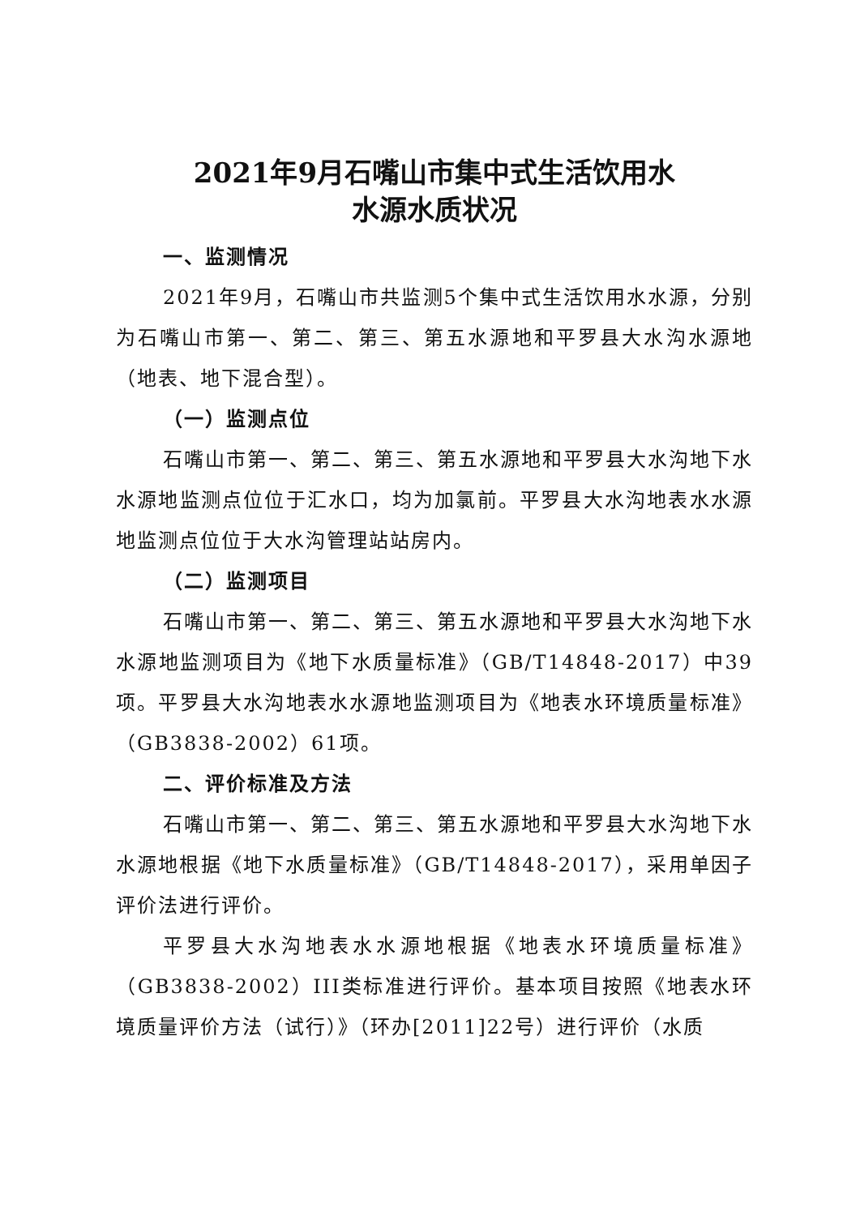2021年9月石嘴山市集中式生活饮用水
水源水质状况
一、监测情况
2021年9月，石嘴山市共监测5个集中式生活饮用水水源，分别为石嘴山市第一、第二、第三、第五水源地和平罗县大水沟水源地（地表、地下混合型）。
（一）监测点位
石嘴山市第一、第二、第三、第五水源地和平罗县大水沟地下水水源地监测点位位于汇水口，均为加氯前。平罗县大水沟地表水水源地监测点位位于大水沟管理站站房内。
（二）监测项目
石嘴山市第一、第二、第三、第五水源地和平罗县大水沟地下水水源地监测项目为《地下水质量标准》（GB/T14848-2017）中39项。平罗县大水沟地表水水源地监测项目为《地表水环境质量标准》（GB3838-2002）61项。
二、评价标准及方法
石嘴山市第一、第二、第三、第五水源地和平罗县大水沟地下水水源地根据《地下水质量标准》（GB/T14848-2017），采用单因子评价法进行评价。
平罗县大水沟地表水水源地根据《地表水环境质量标准》（GB3838-2002）III类标准进行评价。基本项目按照《地表水环境质量评价方法（试行）》（环办[2011]22号）进行评价（水质